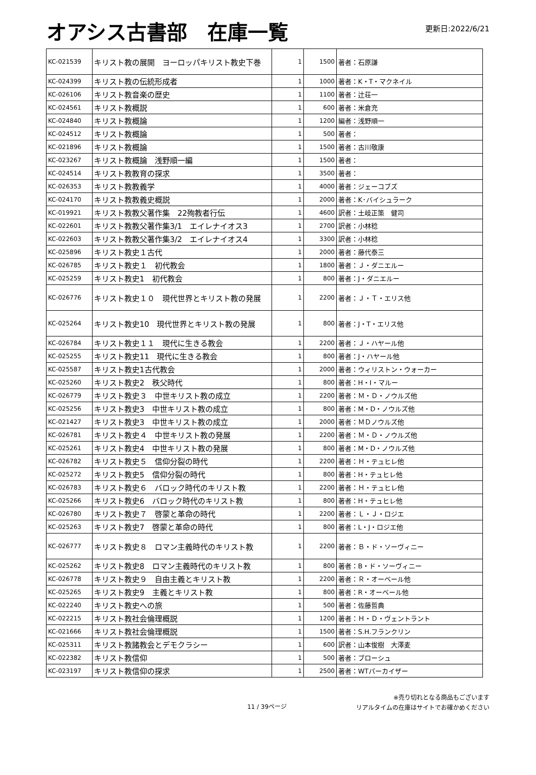オアシス古書部　在庫一覧
更新日:2022/6/21
| KC-021539 | キリスト教の展開 ヨーロッパキリスト教史下巻 | 1 | 1500 | 著者：石原謙 |
| KC-024399 | キリスト教の伝統形成者 | 1 | 1000 | 著者：K・T・マクネイル |
| KC-026106 | キリスト教音楽の歴史 | 1 | 1100 | 著者：辻荘一 |
| KC-024561 | キリスト教概説 | 1 | 600 | 著者：米倉充 |
| KC-024840 | キリスト教概論 | 1 | 1200 | 編者：浅野順一 |
| KC-024512 | キリスト教概論 | 1 | 500 | 著者： |
| KC-021896 | キリスト教概論 | 1 | 1500 | 著者：古川敬康 |
| KC-023267 | キリスト教概論 浅野順一編 | 1 | 1500 | 著者： |
| KC-024514 | キリスト教教育の探求 | 1 | 3500 | 著者： |
| KC-026353 | キリスト教教義学 | 1 | 4000 | 著者：ジェーコブズ |
| KC-024170 | キリスト教教義史概説 | 1 | 2000 | 著者：K･バイシュラーク |
| KC-019921 | キリスト教教父著作集 22殉教者行伝 | 1 | 4600 | 訳者：土岐正策 健司 |
| KC-022601 | キリスト教教父著作集3/1 エイレナイオス3 | 1 | 2700 | 訳者：小林稔 |
| KC-022603 | キリスト教教父著作集3/2 エイレナイオス4 | 1 | 3300 | 訳者：小林稔 |
| KC-025896 | キリスト教史１古代 | 1 | 2000 | 著者：藤代泰三 |
| KC-026785 | キリスト教史１ 初代教会 | 1 | 1800 | 著者：Ｊ・ダニエルー |
| KC-025259 | キリスト教史1 初代教会 | 1 | 800 | 著者：J・ダニエルー |
| KC-026776 | キリスト教史１０ 現代世界とキリスト教の発展 | 1 | 2200 | 著者：Ｊ・Ｔ・エリス他 |
| KC-025264 | キリスト教史10 現代世界とキリスト教の発展 | 1 | 800 | 著者：J・T・エリス他 |
| KC-026784 | キリスト教史１１ 現代に生きる教会 | 1 | 2200 | 著者：Ｊ・ハヤール他 |
| KC-025255 | キリスト教史11 現代に生きる教会 | 1 | 800 | 著者：J・ハヤール他 |
| KC-025587 | キリスト教史1古代教会 | 1 | 2000 | 著者：ウィリストン・ウォーカー |
| KC-025260 | キリスト教史2 秩父時代 | 1 | 800 | 著者：H・I・マルー |
| KC-026779 | キリスト教史３ 中世キリスト教の成立 | 1 | 2200 | 著者：Ｍ・Ｄ・ノウルズ他 |
| KC-025256 | キリスト教史3 中世キリスト教の成立 | 1 | 800 | 著者：M・D・ノウルズ他 |
| KC-021427 | キリスト教史3 中世キリスト教の成立 | 1 | 2000 | 著者：ＭＤノウルズ他 |
| KC-026781 | キリスト教史４ 中世キリスト教の発展 | 1 | 2200 | 著者：Ｍ・Ｄ・ノウルズ他 |
| KC-025261 | キリスト教史4 中世キリスト教の発展 | 1 | 800 | 著者：M・D・ノウルズ他 |
| KC-026782 | キリスト教史５ 信仰分裂の時代 | 1 | 2200 | 著者：Ｈ・テュヒレ他 |
| KC-025272 | キリスト教史5 信仰分裂の時代 | 1 | 800 | 著者：H・テュヒレ他 |
| KC-026783 | キリスト教史６ バロック時代のキリスト教 | 1 | 2200 | 著者：Ｈ・テュヒレ他 |
| KC-025266 | キリスト教史6 バロック時代のキリスト教 | 1 | 800 | 著者：H・テュヒレ他 |
| KC-026780 | キリスト教史７ 啓蒙と革命の時代 | 1 | 2200 | 著者：Ｌ・Ｊ・ロジエ |
| KC-025263 | キリスト教史7 啓蒙と革命の時代 | 1 | 800 | 著者：L・J・ロジエ他 |
| KC-026777 | キリスト教史８ ロマン主義時代のキリスト教 | 1 | 2200 | 著者：Ｂ・ド・ソーヴィニー |
| KC-025262 | キリスト教史8 ロマン主義時代のキリスト教 | 1 | 800 | 著者：B・ド・ソーヴィニー |
| KC-026778 | キリスト教史９ 自由主義とキリスト教 | 1 | 2200 | 著者：Ｒ・オーベール他 |
| KC-025265 | キリスト教史9 主義とキリスト教 | 1 | 800 | 著者：R・オーベール他 |
| KC-022240 | キリスト教史への旅 | 1 | 500 | 著者：佐藤哲典 |
| KC-022215 | キリスト教社会倫理概説 | 1 | 1200 | 著者：Ｈ・Ｄ・ヴェントラント |
| KC-021666 | キリスト教社会倫理概説 | 1 | 1500 | 著者：S.H.フランクリン |
| KC-025311 | キリスト教諸教会とデモクラシー | 1 | 600 | 訳者：山本俊樹 大澤麦 |
| KC-022382 | キリスト教信仰 | 1 | 500 | 著者：ブローシュ |
| KC-023197 | キリスト教信仰の探求 | 1 | 2500 | 著者：WTパーカイザー |
11 / 39ページ
※売り切れとなる商品もございます
リアルタイムの在庫はサイトでお確かめください